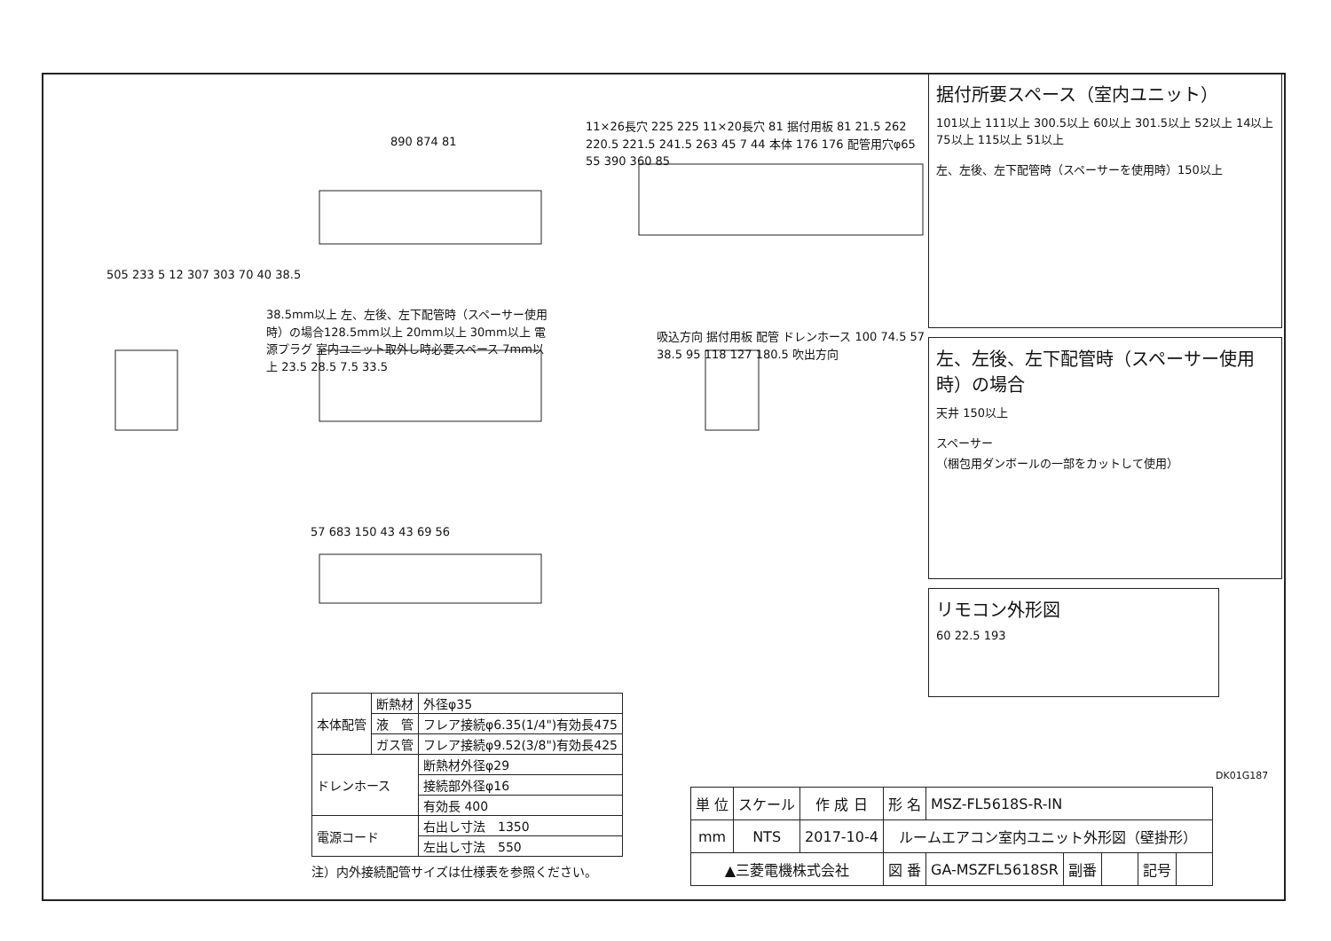890 874 81
11×26長穴 225 225 11×20長穴 81 据付用板 81 21.5 262 220.5 221.5 241.5 263 45 7 44 本体 176 176 配管用穴φ65 55 390 360 85
505 233 5 12 307 303 70 40 38.5
38.5mm以上 左、左後、左下配管時（スペーサー使用時）の場合128.5mm以上 20mm以上 30mm以上 電源プラグ 室内ユニット取外し時必要スペース 7mm以上 23.5 28.5 7.5 33.5
吸込方向 据付用板 配管 ドレンホース 100 74.5 57 38.5 95 118 127 180.5 吹出方向
57 683 150 43 43 69 56
据付所要スペース（室内ユニット）
101以上 111以上 300.5以上 60以上 301.5以上 52以上 14以上 75以上 115以上 51以上
左、左後、左下配管時（スペーサーを使用時）150以上
左、左後、左下配管時（スペーサー使用時）の場合
天井 150以上
スペーサー
（梱包用ダンボールの一部をカットして使用）
リモコン外形図
60 22.5 193
| 本体配管 | 断熱材 | 外径φ35 |
| | 液 管 | フレア接続φ6.35(1/4")有効長475 |
| | ガス管 | フレア接続φ9.52(3/8")有効長425 |
| ドレンホース | | 断熱材外径φ29 |
| | | 接続部外径φ16 |
| | | 有効長 400 |
| 電源コード | | 右出し寸法 1350 |
| | | 左出し寸法 550 |
注）内外接続配管サイズは仕様表を参照ください。
DK01G187
| 単 位 | スケール | 作 成 日 | 形 名 | MSZ-FL5618S-R-IN | | | | |
| mm | NTS | 2017-10-4 | ルームエアコン室内ユニット外形図（壁掛形） | | | | | |
| ▲三菱電機株式会社 | | | 図 番 | GA-MSZFL5618SR | 副番 | | 記号 | |